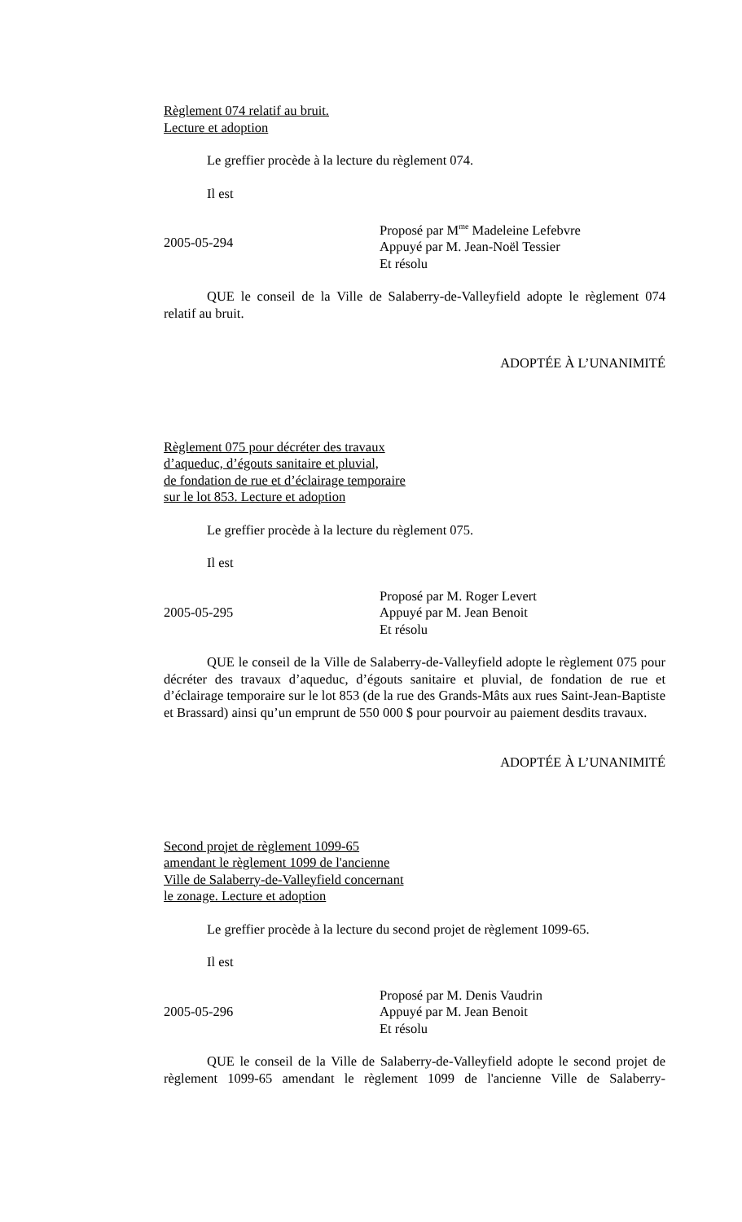Règlement 074 relatif au bruit.
Lecture et adoption
Le greffier procède à la lecture du règlement 074.
Il est
2005-05-294
Proposé par M<sup>me</sup> Madeleine Lefebvre
Appuyé par M. Jean-Noël Tessier
Et résolu
QUE le conseil de la Ville de Salaberry-de-Valleyfield adopte le règlement 074 relatif au bruit.
ADOPTÉE À L’UNANIMITÉ
Règlement 075 pour décréter des travaux
d’aqueduc, d’égouts sanitaire et pluvial,
de fondation de rue et d’éclairage temporaire
sur le lot 853. Lecture et adoption
Le greffier procède à la lecture du règlement 075.
Il est
2005-05-295
Proposé par M. Roger Levert
Appuyé par M. Jean Benoit
Et résolu
QUE le conseil de la Ville de Salaberry-de-Valleyfield adopte le règlement 075 pour décréter des travaux d’aqueduc, d’égouts sanitaire et pluvial, de fondation de rue et d’éclairage temporaire sur le lot 853 (de la rue des Grands-Mâts aux rues Saint-Jean-Baptiste et Brassard) ainsi qu’un emprunt de 550 000 $ pour pourvoir au paiement desdits travaux.
ADOPTÉE À L’UNANIMITÉ
Second projet de règlement 1099-65
amendant le règlement 1099 de l'ancienne
Ville de Salaberry-de-Valleyfield concernant
le zonage. Lecture et adoption
Le greffier procède à la lecture du second projet de règlement 1099-65.
Il est
2005-05-296
Proposé par M. Denis Vaudrin
Appuyé par M. Jean Benoit
Et résolu
QUE le conseil de la Ville de Salaberry-de-Valleyfield adopte le second projet de règlement 1099-65 amendant le règlement 1099 de l'ancienne Ville de Salaberry-